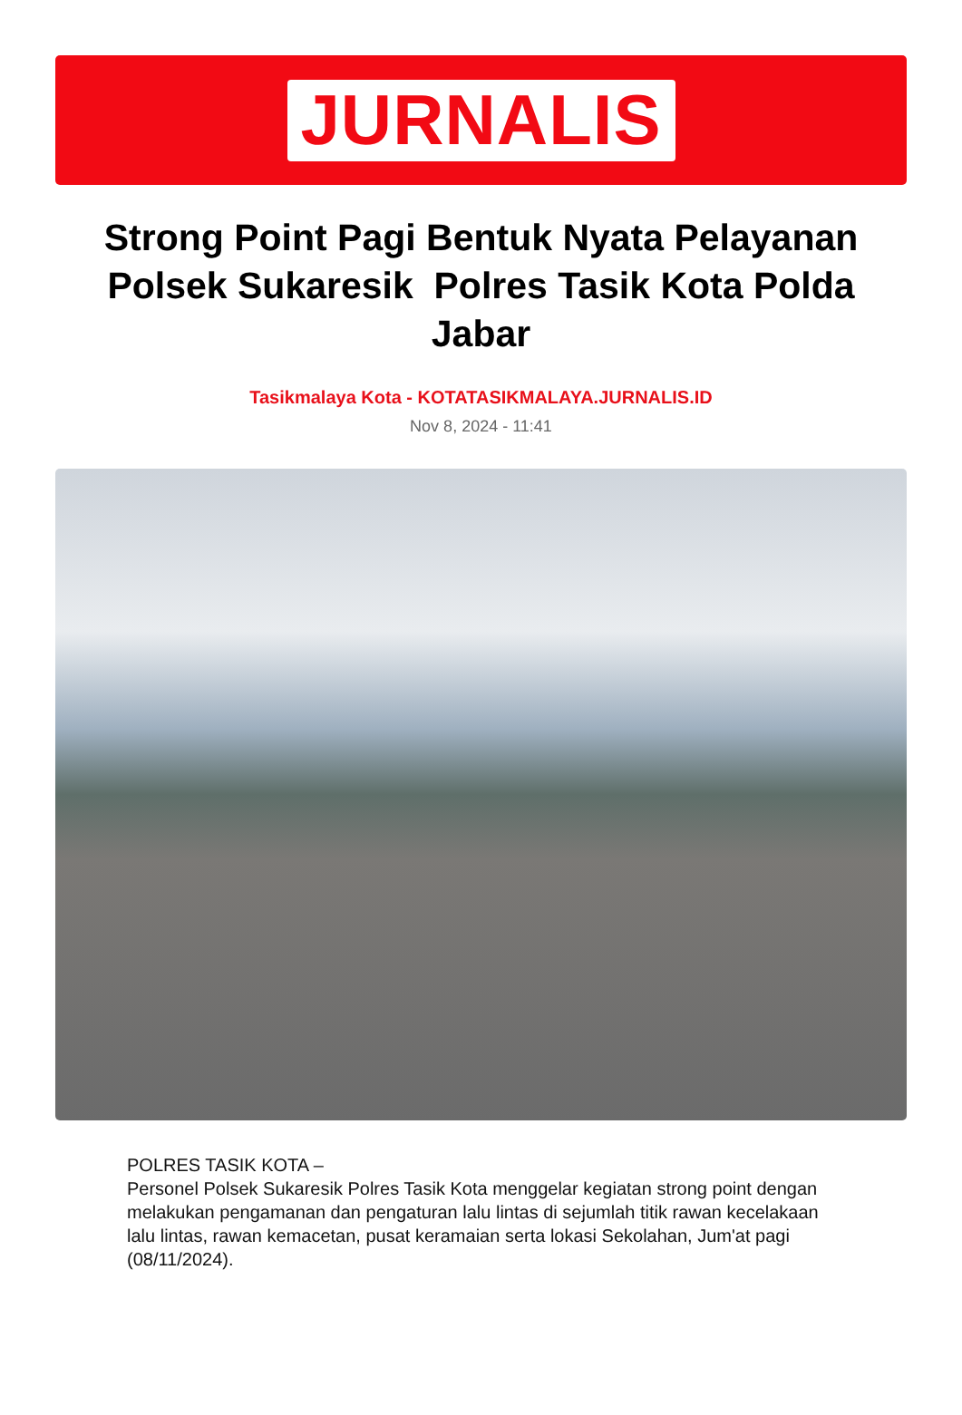JURNALIS
Strong Point Pagi Bentuk Nyata Pelayanan Polsek Sukaresik Polres Tasik Kota Polda Jabar
Tasikmalaya Kota - KOTATASIKMALAYA.JURNALIS.ID
Nov 8, 2024 - 11:41
POLRES TASIK KOTA –
Personel Polsek Sukaresik Polres Tasik Kota menggelar kegiatan strong point dengan melakukan pengamanan dan pengaturan lalu lintas di sejumlah titik rawan kecelakaan lalu lintas, rawan kemacetan, pusat keramaian serta lokasi Sekolahan, Jum'at pagi (08/11/2024).